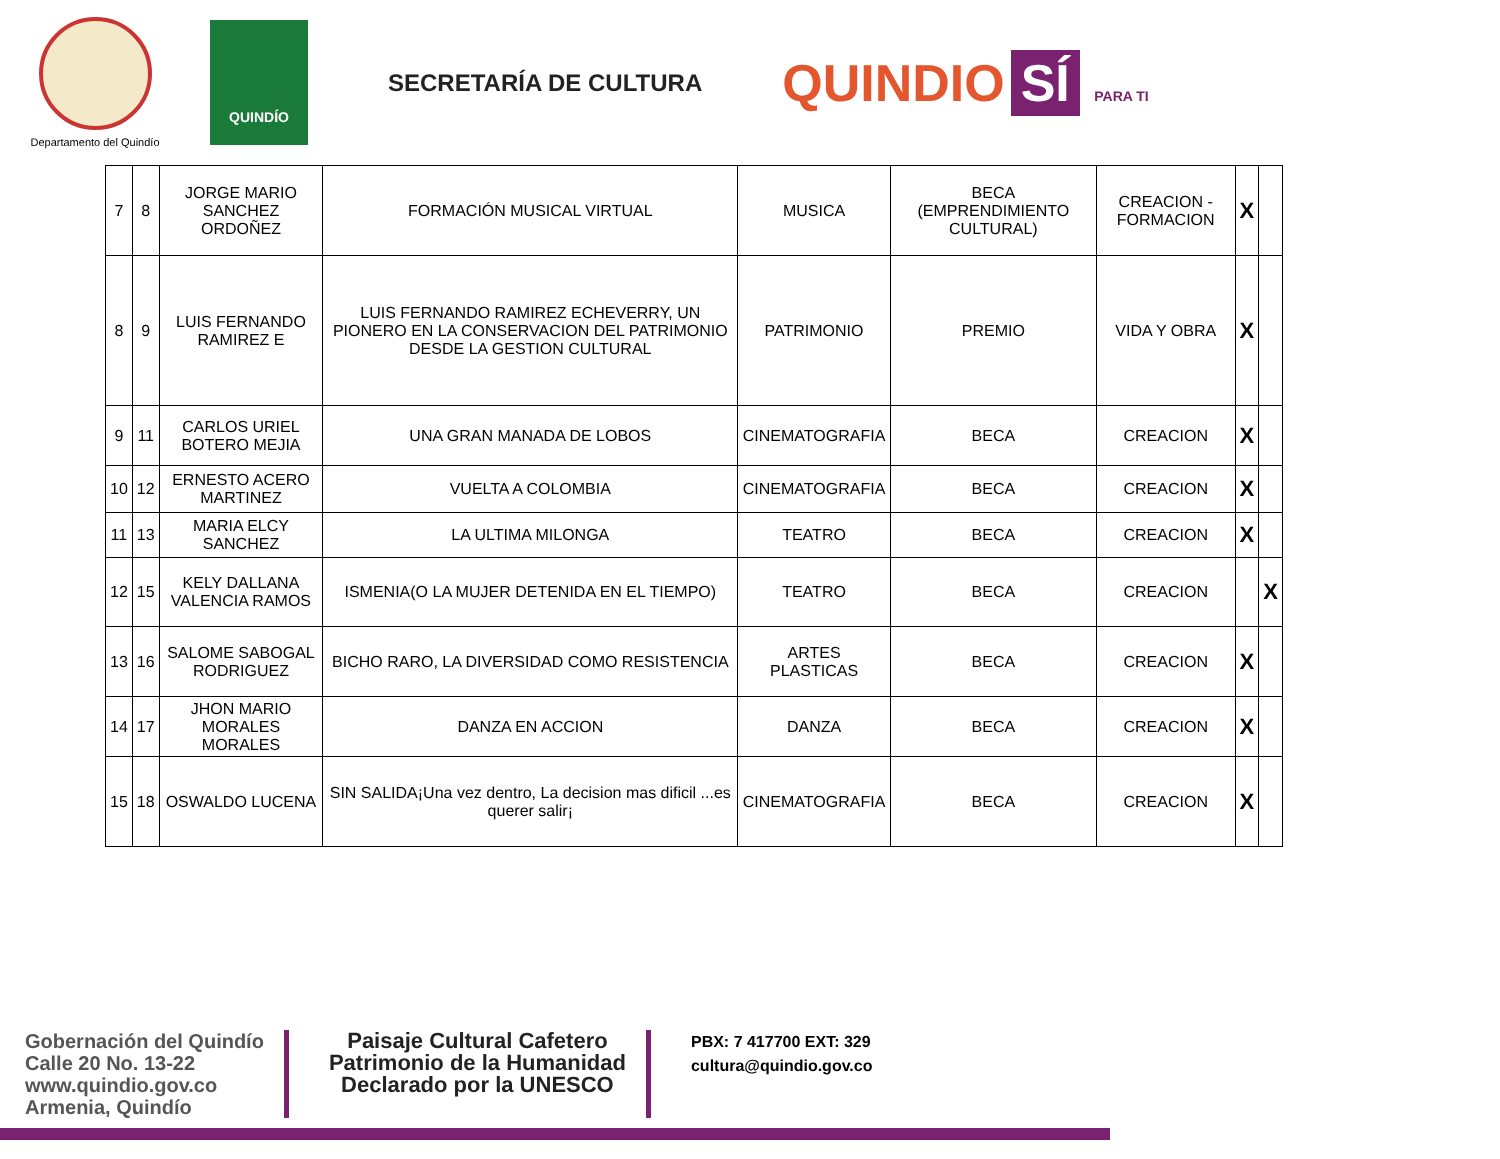Departamento del Quindío
QUINDÍO
SECRETARÍA DE CULTURA
QUINDIO SÍ PARA TI
| 7 | 8 | JORGE MARIO SANCHEZ ORDOÑEZ | FORMACIÓN MUSICAL VIRTUAL | MUSICA | BECA (EMPRENDIMIENTO CULTURAL) | CREACION - FORMACION | X | |
| 8 | 9 | LUIS FERNANDO RAMIREZ E | LUIS FERNANDO RAMIREZ ECHEVERRY, UN PIONERO EN LA CONSERVACION DEL PATRIMONIO DESDE LA GESTION CULTURAL | PATRIMONIO | PREMIO | VIDA Y OBRA | X | |
| 9 | 11 | CARLOS URIEL BOTERO MEJIA | UNA GRAN MANADA DE LOBOS | CINEMATOGRAFIA | BECA | CREACION | X | |
| 10 | 12 | ERNESTO ACERO MARTINEZ | VUELTA A COLOMBIA | CINEMATOGRAFIA | BECA | CREACION | X | |
| 11 | 13 | MARIA ELCY SANCHEZ | LA ULTIMA MILONGA | TEATRO | BECA | CREACION | X | |
| 12 | 15 | KELY DALLANA VALENCIA RAMOS | ISMENIA(O LA MUJER DETENIDA EN EL TIEMPO) | TEATRO | BECA | CREACION | | X |
| 13 | 16 | SALOME SABOGAL RODRIGUEZ | BICHO RARO, LA DIVERSIDAD COMO RESISTENCIA | ARTES PLASTICAS | BECA | CREACION | X | |
| 14 | 17 | JHON MARIO MORALES MORALES | DANZA EN ACCION | DANZA | BECA | CREACION | X | |
| 15 | 18 | OSWALDO LUCENA | SIN SALIDA¡Una vez dentro, La decision mas dificil ...es querer salir¡ | CINEMATOGRAFIA | BECA | CREACION | X | |
Gobernación del Quindío
Calle 20 No. 13-22
www.quindio.gov.co
Armenia, Quindío
Paisaje Cultural Cafetero
Patrimonio de la Humanidad
Declarado por la UNESCO
PBX: 7 417700 EXT: 329
cultura@quindio.gov.co